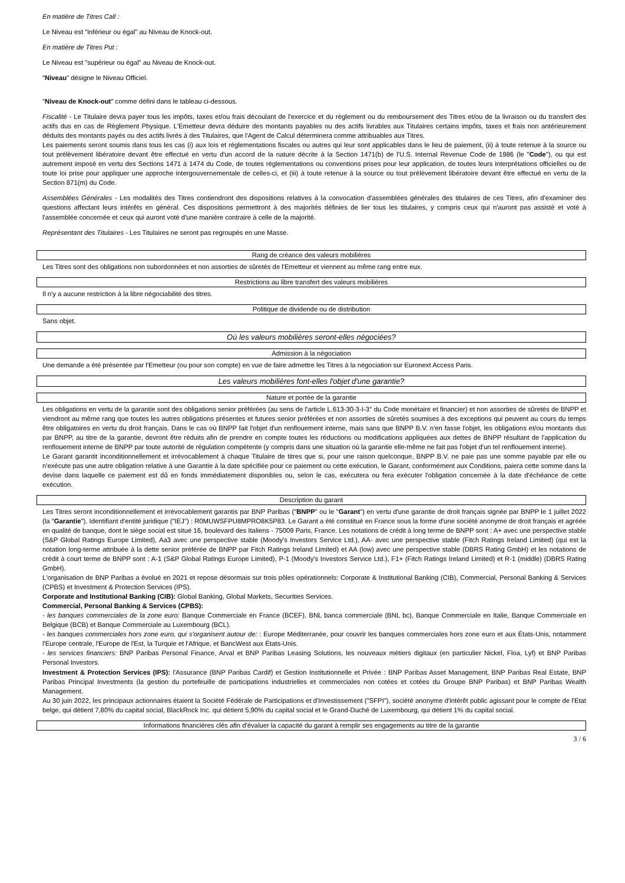En matière de Titres Call :
Le Niveau est "inférieur ou égal" au Niveau de Knock-out.
En matière de Titres Put :
Le Niveau est "supérieur ou égal" au Niveau de Knock-out.
"Niveau" désigne le Niveau Officiel.
"Niveau de Knock-out" comme défini dans le tableau ci-dessous.
Fiscalité - Le Titulaire devra payer tous les impôts, taxes et/ou frais découlant de l'exercice et du règlement ou du remboursement des Titres et/ou de la livraison ou du transfert des actifs dus en cas de Règlement Physique. L'Emetteur devra déduire des montants payables ou des actifs livrables aux Titulaires certains impôts, taxes et frais non antérieurement déduits des montants payés ou des actifs livrés à des Titulaires, que l'Agent de Calcul déterminera comme attribuables aux Titres.
Les paiements seront soumis dans tous les cas (i) aux lois et réglementations fiscales ou autres qui leur sont applicables dans le lieu de paiement, (ii) à toute retenue à la source ou tout prélèvement libératoire devant être effectué en vertu d'un accord de la nature décrite à la Section 1471(b) de l'U.S. Internal Revenue Code de 1986 (le "Code"), ou qui est autrement imposé en vertu des Sections 1471 à 1474 du Code, de toutes réglementations ou conventions prises pour leur application, de toutes leurs interprétations officielles ou de toute loi prise pour appliquer une approche intergouvernementale de celles-ci, et (iii) à toute retenue à la source ou tout prélèvement libératoire devant être effectué en vertu de la Section 871(m) du Code.
Assemblées Générales - Les modalités des Titres contiendront des dispositions relatives à la convocation d'assemblées générales des titulaires de ces Titres, afin d'examiner des questions affectant leurs intérêts en général. Ces dispositions permettront à des majorités définies de lier tous les titulaires, y compris ceux qui n'auront pas assisté et voté à l'assemblée concernée et ceux qui auront voté d'une manière contraire à celle de la majorité.
Représentant des Titulaires - Les Titulaires ne seront pas regroupés en une Masse.
Rang de créance des valeurs mobilières
Les Titres sont des obligations non subordonnées et non assorties de sûretés de l'Emetteur et viennent au même rang entre eux.
Restrictions au libre transfert des valeurs mobilières
Il n'y a aucune restriction à la libre négociabilité des titres.
Politique de dividende ou de distribution
Sans objet.
Où les valeurs mobilières seront-elles négociées?
Admission à la négociation
Une demande a été présentée par l'Emetteur (ou pour son compte) en vue de faire admettre les Titres à la négociation sur Euronext Access Paris.
Les valeurs mobilières font-elles l'objet d'une garantie?
Nature et portée de la garantie
Les obligations en vertu de la garantie sont des obligations senior préférées (au sens de l'article L.613-30-3-I-3° du Code monétaire et financier) et non assorties de sûretés de BNPP et viendront au même rang que toutes les autres obligations présentes et futures senior préférées et non assorties de sûretés soumises à des exceptions qui peuvent au cours du temps être obligatoires en vertu du droit français. Dans le cas où BNPP fait l'objet d'un renflouement interne, mais sans que BNPP B.V. n'en fasse l'objet, les obligations et/ou montants dus par BNPP, au titre de la garantie, devront être réduits afin de prendre en compte toutes les réductions ou modifications appliquées aux dettes de BNPP résultant de l'application du renflouement interne de BNPP par toute autorité de régulation compétente (y compris dans une situation où la garantie elle-même ne fait pas l'objet d'un tel renflouement interne).
Le Garant garantit inconditionnellement et irrévocablement à chaque Titulaire de titres que si, pour une raison quelconque, BNPP B.V. ne paie pas une somme payable par elle ou n'exécute pas une autre obligation relative à une Garantie à la date spécifiée pour ce paiement ou cette exécution, le Garant, conformément aux Conditions, paiera cette somme dans la devise dans laquelle ce paiement est dû en fonds immédiatement disponibles ou, selon le cas, exécutera ou fera exécuter l'obligation concernée à la date d'échéance de cette exécution.
Description du garant
Les Titres seront inconditionnellement et irrévocablement garantis par BNP Paribas ("BNPP" ou le "Garant") en vertu d'une garantie de droit français signée par BNPP le 1 juillet 2022 (la "Garantie"). Identifiant d'entité juridique ("IEJ") : R0MUWSFPU8MPRO8K5P83. Le Garant a été constitué en France sous la forme d'une société anonyme de droit français et agréée en qualité de banque, dont le siège social est situé 16, boulevard des Italiens - 75009 Paris, France. Les notations de crédit à long terme de BNPP sont : A+ avec une perspective stable (S&P Global Ratings Europe Limited), Aa3 avec une perspective stable (Moody's Investors Service Ltd.), AA- avec une perspective stable (Fitch Ratings Ireland Limited) (qui est la notation long-terme attribuée à la dette senior préférée de BNPP par Fitch Ratings Ireland Limited) et AA (low) avec une perspective stable (DBRS Rating GmbH) et les notations de crédit à court terme de BNPP sont : A-1 (S&P Global Ratings Europe Limited), P-1 (Moody's Investors Service Ltd.), F1+ (Fitch Ratings Ireland Limited) et R-1 (middle) (DBRS Rating GmbH).
L'organisation de BNP Paribas a évolué en 2021 et repose désormais sur trois pôles opérationnels: Corporate & Institutional Banking (CIB), Commercial, Personal Banking & Services (CPBS) et Investment & Protection Services (IPS).
Corporate and Institutional Banking (CIB): Global Banking, Global Markets, Securities Services.
Commercial, Personal Banking & Services (CPBS):
- les banques commerciales de la zone euro: Banque Commerciale en France (BCEF), BNL banca commerciale (BNL bc), Banque Commerciale en Italie, Banque Commerciale en Belgique (BCB) et Banque Commerciale au Luxembourg (BCL).
- les banques commerciales hors zone euro, qui s'organisent autour de: : Europe Méditerranée, pour couvrir les banques commerciales hors zone euro et aux États-Unis, notamment l'Europe centrale, l'Europe de l'Est, la Turquie et l'Afrique, et BancWest aux États-Unis.
- les services financiers: BNP Paribas Personal Finance, Arval et BNP Paribas Leasing Solutions, les nouveaux métiers digitaux (en particulier Nickel, Floa, Lyf) et BNP Paribas Personal Investors.
Investment & Protection Services (IPS): l'Assurance (BNP Paribas Cardif) et Gestion Institutionnelle et Privée : BNP Paribas Asset Management, BNP Paribas Real Estate, BNP Paribas Principal Investments (la gestion du portefeuille de participations industrielles et commerciales non cotées et cotées du Groupe BNP Paribas) et BNP Paribas Wealth Management.
Au 30 juin 2022, les principaux actionnaires étaient la Société Fédérale de Participations et d'Investissement ("SFPI"), société anonyme d'intérêt public agissant pour le compte de l'Etat belge, qui détient 7,80% du capital social, BlackRock Inc. qui détient 5,90% du capital social et le Grand-Duché de Luxembourg, qui détient 1% du capital social.
Informations financières clés afin d'évaluer la capacité du garant à remplir ses engagements au titre de la garantie
3 / 6